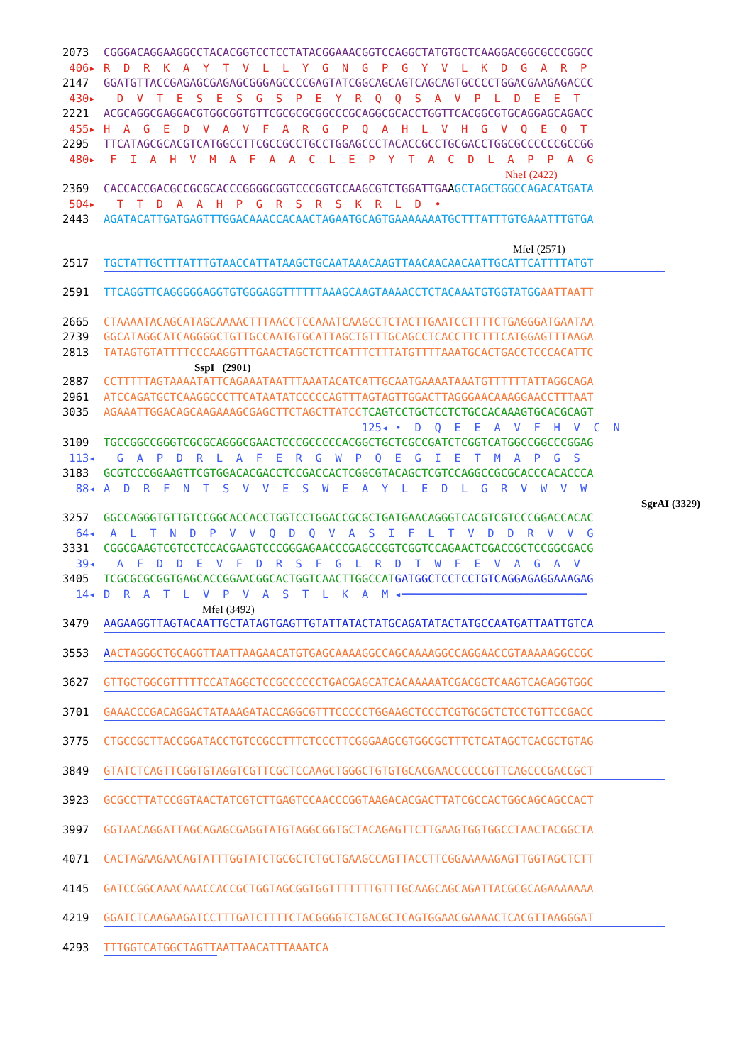2073 CGGGACAGGAAGGCCTACACGGTCCTCCTATACGGAAACGGTCCAGGCTATGTGCTCAAGGACGGCGCCCGGCC
406▸ R D R K A Y T V L L Y G N G P G Y V L K D G A R P
2147 GGATGTTACCGAGAGCGAGAGCGGGAGCCCCGAGTATCGGCAGCAGTCAGCAGTGCCCCTGGACGAAGAGACCC
430▸ D V T E S E S G S P E Y R Q Q S A V P L D E E T
2221 ACGCAGGCGAGGACGTGGCGGTGTTCGCGCGCGGCCCGCAGGCGCACCTGGTTCACGGCGTGCAGGAGCAGACC
455▸ H A G E D V A V F A R G P Q A H L V H G V Q E Q T
2295 TTCATAGCGCACGTCATGGCCTTCGCCGCCTGCCTGGAGCCCTACACCGCCTGCGACCTGGCGCCCCCCGCCGG
480▸ F I A H V M A F A A C L E P Y T A C D L A P P A G
NheI (2422)
2369 CACCACCGACGCCGCGCACCCGGGGCGGTCCCGGTCCAAGCGTCTGGATTGA A GCTAGCTGGCCAGACATGATA
504▸ T T D A A H P G R S R S K R L D •
2443 AGATACATTGATGAGTTTGGACAAACCACAACTAGAATGCAGTGAAAAAAATGCTTTATTTGTGAAATTTGTGA
MfeI (2571)
2517 TGCTATTGCTTTATTTGTAACCATTATAAGCTGCAATAAACAAGTTAACAACAACAATTGCATTCATTTTATGT
2591 TTCAGGTTCAGGGGGAGGTGTGGGAGGTTTTTTAAAGCAAGTAAAACCTCTACAAATGTGGTATGG AATTAATT
2665 CTAAAATACAGCATAGCAAAACTTTAACCTCCAAATCAAGCCTCTACTTGAATCCTTTTCTGAGGGATGAATAA
2739 GGCATAGGCATCAGGGGCTGTTGCCAATGTGCATTAGCTGTTTGCAGCCTCACCTTCTTTCATGGAGTTTAAGA
2813 TATAGTGTATTTTCCCAAGGTTTGAACTAGCTCTTCATTTCTTTATGTTTTAAATGCACTGACCTCCCACATTC
SspI (2901)
2887 CCTTTTTAGTAAAATATTCAGAAATAATTTAAATACATCATTGCAATGAAAATAAATGTTTTTTATTAGGCAGA
2961 ATCCAGATGCTCAAGGCCCTTCATAATATCCCCCAGTTTAGTAGTTGGACTTAGGGAACAAAGGAACCTTTAAT
3035 AGAAATTGGACAGCAAGAAAGCGAGCTTCTAGCTTATCC TCAGTCCTGCTCCTCTGCCACAAAGTGCACGCAGT
125◂ • D Q E E A V F H V C N
3109 TGCCGGCCGGGTCGCGCAGGGCGAACTCCCGCCCCCACGGCTGCTCGCCGATCTCGGTCATGGCCGGCCCGGAG
113◂ G A P D R L A F E R G W P Q E G I E T M A P G S
3183 GCGTCCCGGAAGTTCGTGGACACGACCTCCGACCACTCGGCGTACAGCTCGTCCAGGCCGCGCACCCACACCCA
88◂ A D R F N T S V V E S W E A Y L E D L G R V W V W
SgrAI (3329)
3257 GGCCAGGGTGTTGTCCGGCACCACCTGGTCCTGGACCGCGCTGATGAACAGGGTCACGTCGTCCCGGACCACAC
64◂ A L T N D P V V Q D Q V A S I F L T V D D R V V G
3331 CGGCGAAGTCGTCCTCCACGAAGTCCCGGGAGAACCCGAGCCGGTCGGTCCAGAACTCGACCGCTCCGGCGACG
39◂ A F D D E V F D R S F G L R D T W F E V A G A V
3405 TCGCGCGCGGTGAGCACCGGAACGGCACTGGTCAACTTGGCCAT GATGGCTCCTCCTGTCAGGAGAGGAAAGAG
14◂ D R A T L V P V A S T L K A M ◂━━━━━━━━━━━━━━━━━━━━━━━━━━━━
MfeI (3492)
3479 AAGAAGGTTAGTACAATTGCTATAGTGAGTTGTATTATACTATGCAGATATACTATGCCAATGATTAATTGTCA
3553 A ACTAGGGCTGCAGGTTAATTAAGAACATGTGAGCAAAAGGCCAGCAAAAGGCCAGGAACCGTAAAAAGGCCGC
3627 GTTGCTGGCGTTTTTCCATAGGCTCCGCCCCCCTGACGAGCATCACAAAAATCGACGCTCAAGTCAGAGGTGGC
3701 GAAACCCGACAGGACTATAAAGATACCAGGCGTTTCCCCCTGGAAGCTCCCTCGTGCGCTCTCCTGTTCCGACC
3775 CTGCCGCTTACCGGATACCTGTCCGCCTTTCTCCCTTCGGGAAGCGTGGCGCTTTCTCATAGCTCACGCTGTAG
3849 GTATCTCAGTTCGGTGTAGGTCGTTCGCTCCAAGCTGGGCTGTGTGCACGAACCCCCCGTTCAGCCCGACCGCT
3923 GCGCCTTATCCGGTAACTATCGTCTTGAGTCCAACCCGGTAAGACACGACTTATCGCCACTGGCAGCAGCCACT
3997 GGTAACAGGATTAGCAGAGCGAGGTATGTAGGCGGTGCTACAGAGTTCTTGAAGTGGTGGCCTAACTACGGCTA
4071 CACTAGAAGAACAGTATTTGGTATCTGCGCTCTGCTGAAGCCAGTTACCTTCGGAAAAAGAGTTGGTAGCTCTT
4145 GATCCGGCAAACAAACCACCGCTGGTAGCGGTGGTTTTTTTGTTTGCAAGCAGCAGATTACGCGCAGAAAAAAA
4219 GGATCTCAAGAAGATCCTTTGATCTTTTCTACGGGGTCTGACGCTCAGTGGAACGAAAACTCACGTTAAGGGAT
4293 TTTGGTCATGGCTAGTTAATTAACATTTAAATCA